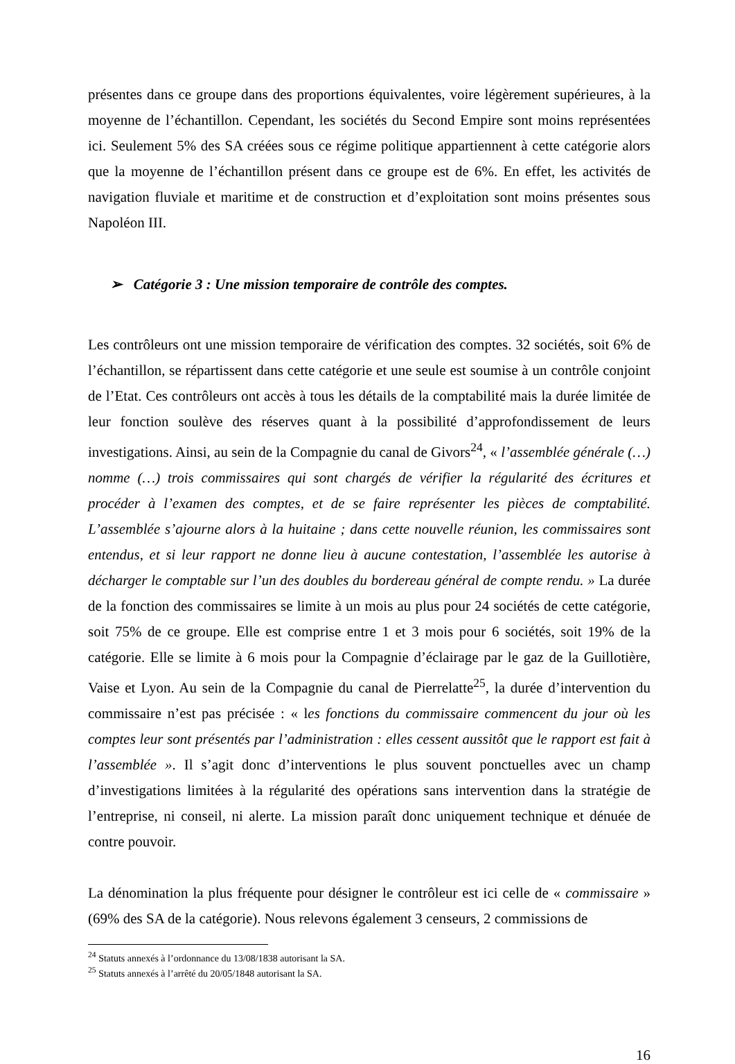présentes dans ce groupe dans des proportions équivalentes, voire légèrement supérieures, à la moyenne de l’échantillon. Cependant, les sociétés du Second Empire sont moins représentées ici. Seulement 5% des SA créées sous ce régime politique appartiennent à cette catégorie alors que la moyenne de l’échantillon présent dans ce groupe est de 6%. En effet, les activités de navigation fluviale et maritime et de construction et d’exploitation sont moins présentes sous Napoléon III.
➢ Catégorie 3 : Une mission temporaire de contrôle des comptes.
Les contrôleurs ont une mission temporaire de vérification des comptes. 32 sociétés, soit 6% de l’échantillon, se répartissent dans cette catégorie et une seule est soumise à un contrôle conjoint de l’Etat. Ces contrôleurs ont accès à tous les détails de la comptabilité mais la durée limitée de leur fonction soulève des réserves quant à la possibilité d’approfondissement de leurs investigations. Ainsi, au sein de la Compagnie du canal de Givors<sup>24</sup>, « l’assemblée générale (…) nomme (…) trois commissaires qui sont chargés de vérifier la régularité des écritures et procéder à l’examen des comptes, et de se faire représenter les pièces de comptabilité. L’assemblée s’ajourne alors à la huitaine ; dans cette nouvelle réunion, les commissaires sont entendus, et si leur rapport ne donne lieu à aucune contestation, l’assemblée les autorise à décharger le comptable sur l’un des doubles du bordereau général de compte rendu. » La durée de la fonction des commissaires se limite à un mois au plus pour 24 sociétés de cette catégorie, soit 75% de ce groupe. Elle est comprise entre 1 et 3 mois pour 6 sociétés, soit 19% de la catégorie. Elle se limite à 6 mois pour la Compagnie d’éclairage par le gaz de la Guillotière, Vaise et Lyon. Au sein de la Compagnie du canal de Pierrelatte<sup>25</sup>, la durée d’intervention du commissaire n’est pas précisée : « les fonctions du commissaire commencent du jour où les comptes leur sont présentés par l’administration : elles cessent aussitôt que le rapport est fait à l’assemblée ». Il s’agit donc d’interventions le plus souvent ponctuelles avec un champ d’investigations limitées à la régularité des opérations sans intervention dans la stratégie de l’entreprise, ni conseil, ni alerte. La mission paraît donc uniquement technique et dénuée de contre pouvoir.
La dénomination la plus fréquente pour désigner le contrôleur est ici celle de « commissaire » (69% des SA de la catégorie). Nous relevons également 3 censeurs, 2 commissions de
<sup>24</sup> Statuts annexés à l’ordonnance du 13/08/1838 autorisant la SA.
<sup>25</sup> Statuts annexés à l’arrêté du 20/05/1848 autorisant la SA.
16